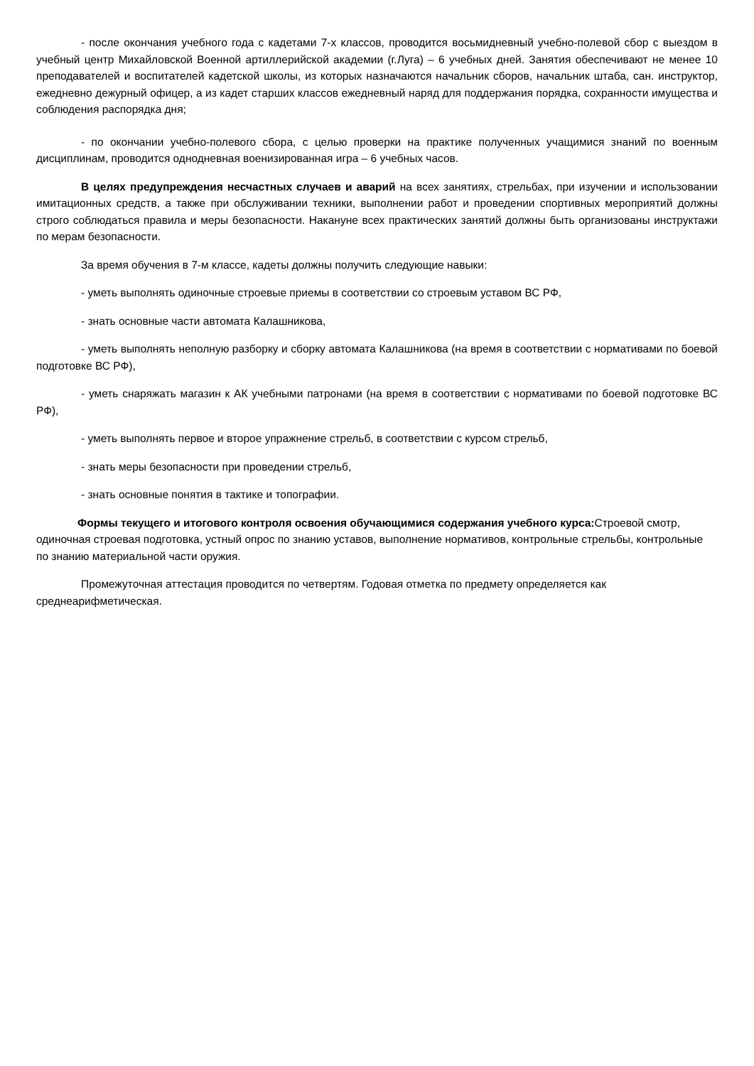- после окончания учебного года с кадетами 7-х классов, проводится восьмидневный учебно-полевой сбор с выездом в учебный центр Михайловской Военной артиллерийской академии (г.Луга) – 6 учебных дней. Занятия обеспечивают не менее 10 преподавателей и воспитателей кадетской школы, из которых назначаются начальник сборов, начальник штаба, сан. инструктор, ежедневно дежурный офицер, а из кадет старших классов ежедневный наряд для поддержания порядка, сохранности имущества и соблюдения распорядка дня;
- по окончании учебно-полевого сбора, с целью проверки на практике полученных учащимися знаний по военным дисциплинам, проводится однодневная военизированная игра – 6 учебных часов.
В целях предупреждения несчастных случаев и аварий на всех занятиях, стрельбах, при изучении и использовании имитационных средств, а также при обслуживании техники, выполнении работ и проведении спортивных мероприятий должны строго соблюдаться правила и меры безопасности. Накануне всех практических занятий должны быть организованы инструктажи по мерам безопасности.
За время обучения в 7-м классе, кадеты должны получить следующие навыки:
- уметь выполнять одиночные строевые приемы в соответствии со строевым уставом ВС РФ,
- знать основные части автомата Калашникова,
- уметь выполнять неполную разборку и сборку автомата Калашникова (на время в соответствии с нормативами по боевой подготовке ВС РФ),
- уметь снаряжать магазин к АК учебными патронами (на время в соответствии с нормативами по боевой подготовке ВС РФ),
- уметь выполнять первое и второе упражнение стрельб, в соответствии с курсом стрельб,
- знать меры безопасности при проведении стрельб,
- знать основные понятия в тактике и топографии.
Формы текущего и итогового контроля освоения обучающимися содержания учебного курса: Строевой смотр, одиночная строевая подготовка, устный опрос по знанию уставов, выполнение нормативов, контрольные стрельбы, контрольные по знанию материальной части оружия.
Промежуточная аттестация проводится по четвертям. Годовая отметка по предмету определяется как среднеарифметическая.